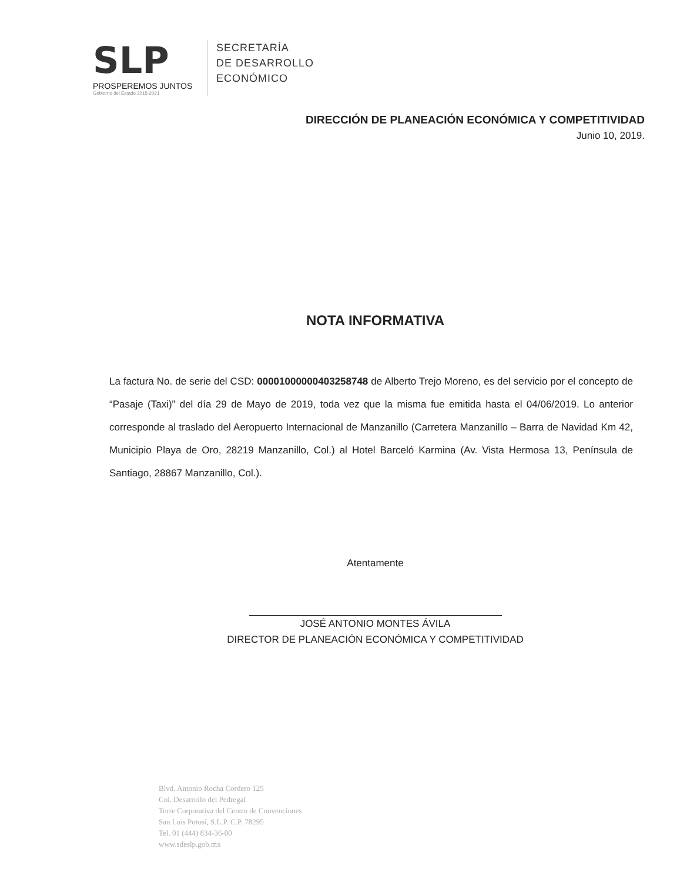SLP
PROSPEREMOS JUNTOS
Gobierno del Estado 2015-2021
SECRETARÍA
DE DESARROLLO
ECONÓMICO
DIRECCIÓN DE PLANEACIÓN ECONÓMICA Y COMPETITIVIDAD
Junio 10, 2019.
NOTA INFORMATIVA
La factura No. de serie del CSD: 00001000000403258748 de Alberto Trejo Moreno, es del servicio por el concepto de “Pasaje (Taxi)” del día 29 de Mayo de 2019, toda vez que la misma fue emitida hasta el 04/06/2019. Lo anterior corresponde al traslado del Aeropuerto Internacional de Manzanillo (Carretera Manzanillo – Barra de Navidad Km 42, Municipio Playa de Oro, 28219 Manzanillo, Col.) al Hotel Barceló Karmina (Av. Vista Hermosa 13, Península de Santiago, 28867 Manzanillo, Col.).
Atentamente
JOSÉ ANTONIO MONTES ÁVILA
DIRECTOR DE PLANEACIÓN ECONÓMICA Y COMPETITIVIDAD
Blvd. Antonio Rocha Cordero 125
Col. Desarrollo del Pedregal
Torre Corporativa del Centro de Convenciones
San Luis Potosí, S.L.P. C.P. 78295
Tel. 01 (444) 834-36-00
www.sdeslp.gob.mx